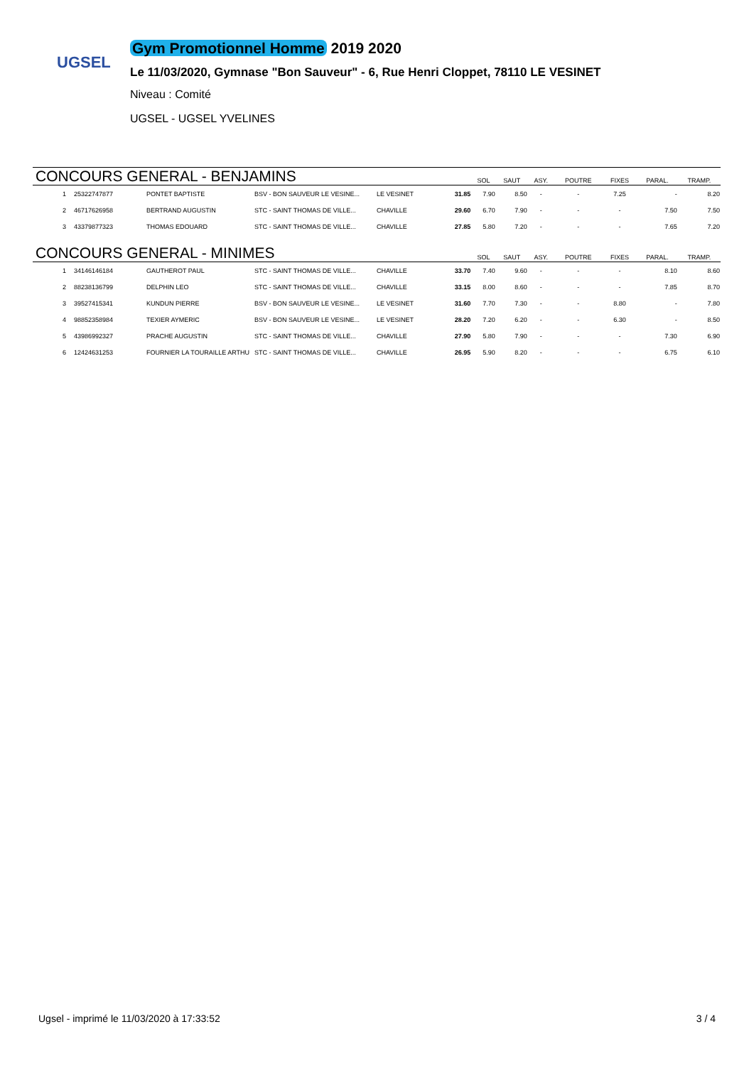UGSEL
Gym Promotionnel Homme 2019 2020
Le 11/03/2020, Gymnase "Bon Sauveur" - 6, Rue Henri Cloppet, 78110 LE VESINET
Niveau : Comité
UGSEL - UGSEL YVELINES
| CONCOURS GENERAL - BENJAMINS | | | | | | SOL | SAUT | ASY. | POUTRE | FIXES | PARAL. | TRAMP. |
| --- | --- | --- | --- | --- | --- | --- | --- | --- | --- | --- | --- | --- |
| 1 | 25322747877 | PONTET BAPTISTE | BSV - BON SAUVEUR LE VESINE... | LE VESINET | 31.85 | 7.90 | 8.50 | - | - | 7.25 | - | 8.20 |
| 2 | 46717626958 | BERTRAND AUGUSTIN | STC - SAINT THOMAS DE VILLE... | CHAVILLE | 29.60 | 6.70 | 7.90 | - | - | - | 7.50 | 7.50 |
| 3 | 43379877323 | THOMAS EDOUARD | STC - SAINT THOMAS DE VILLE... | CHAVILLE | 27.85 | 5.80 | 7.20 | - | - | - | 7.65 | 7.20 |
| CONCOURS GENERAL - MINIMES | | | | | | SOL | SAUT | ASY. | POUTRE | FIXES | PARAL. | TRAMP. |
| 1 | 34146146184 | GAUTHEROT PAUL | STC - SAINT THOMAS DE VILLE... | CHAVILLE | 33.70 | 7.40 | 9.60 | - | - | - | 8.10 | 8.60 |
| 2 | 88238136799 | DELPHIN LEO | STC - SAINT THOMAS DE VILLE... | CHAVILLE | 33.15 | 8.00 | 8.60 | - | - | - | 7.85 | 8.70 |
| 3 | 39527415341 | KUNDUN PIERRE | BSV - BON SAUVEUR LE VESINE... | LE VESINET | 31.60 | 7.70 | 7.30 | - | - | 8.80 | - | 7.80 |
| 4 | 98852358984 | TEXIER AYMERIC | BSV - BON SAUVEUR LE VESINE... | LE VESINET | 28.20 | 7.20 | 6.20 | - | - | 6.30 | - | 8.50 |
| 5 | 43986992327 | PRACHE AUGUSTIN | STC - SAINT THOMAS DE VILLE... | CHAVILLE | 27.90 | 5.80 | 7.90 | - | - | - | 7.30 | 6.90 |
| 6 | 12424631253 | FOURNIER LA TOURAILLE ARTHU | STC - SAINT THOMAS DE VILLE... | CHAVILLE | 26.95 | 5.90 | 8.20 | - | - | - | 6.75 | 6.10 |
Ugsel - imprimé le 11/03/2020 à 17:33:52 3 / 4